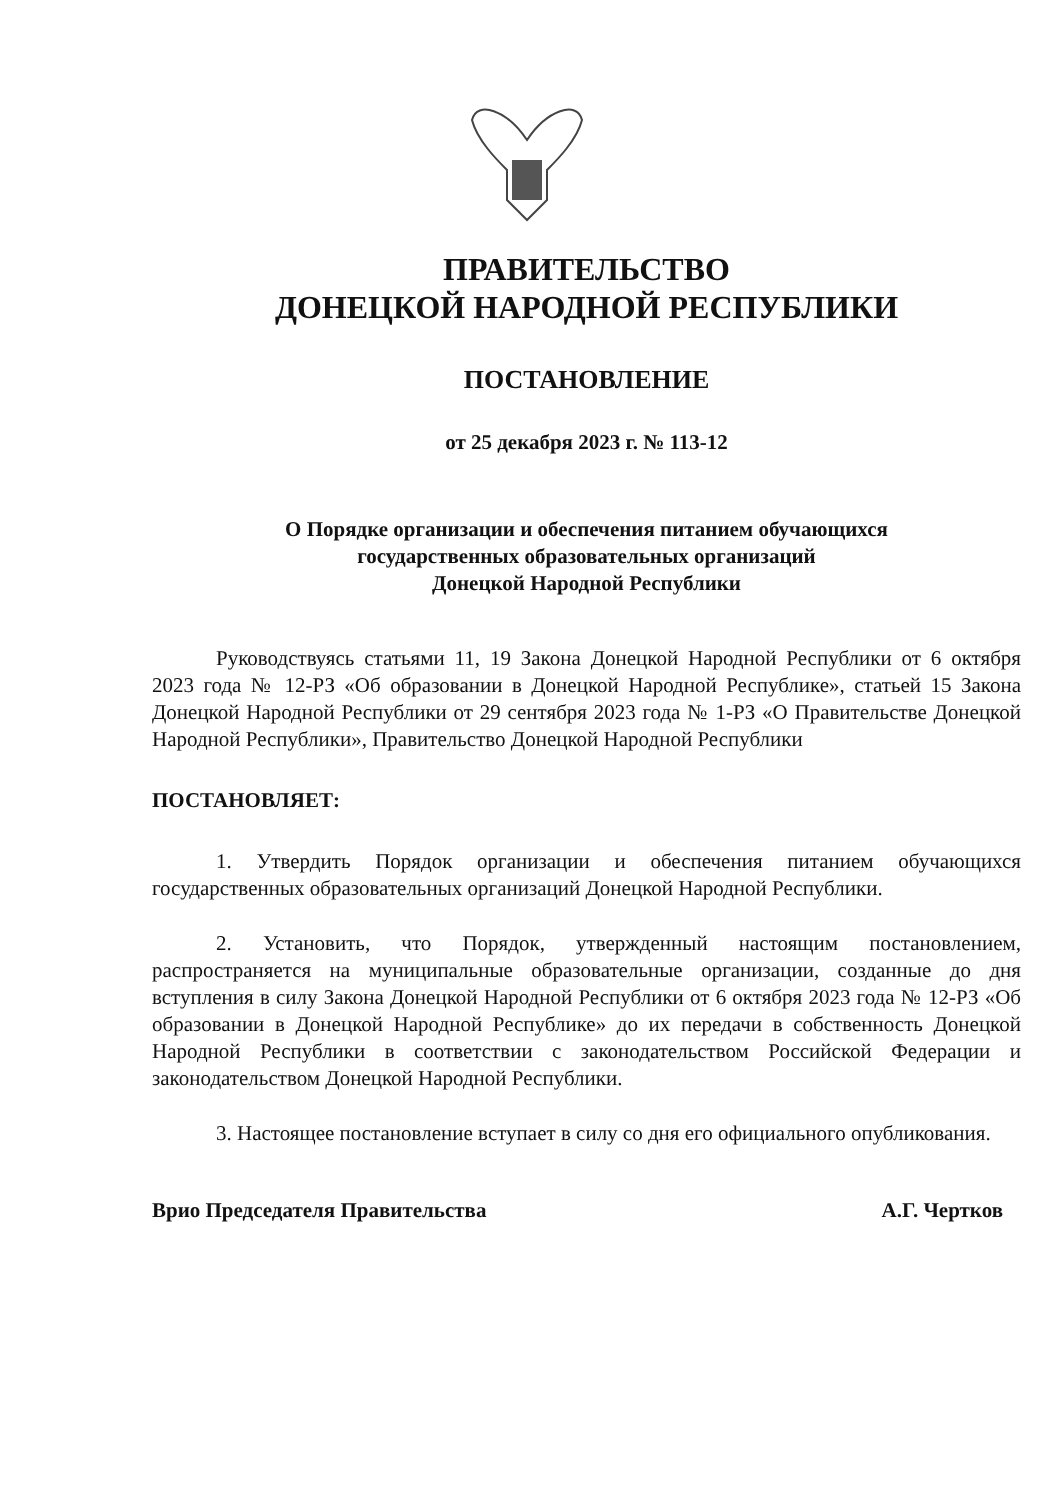ПРАВИТЕЛЬСТВО
ДОНЕЦКОЙ НАРОДНОЙ РЕСПУБЛИКИ
ПОСТАНОВЛЕНИЕ
от 25 декабря 2023 г. № 113-12
О Порядке организации и обеспечения питанием обучающихся
государственных образовательных организаций
Донецкой Народной Республики
Руководствуясь статьями 11, 19 Закона Донецкой Народной Республики от 6 октября 2023 года № 12-РЗ «Об образовании в Донецкой Народной Республике», статьей 15 Закона Донецкой Народной Республики от 29 сентября 2023 года № 1-РЗ «О Правительстве Донецкой Народной Республики», Правительство Донецкой Народной Республики
ПОСТАНОВЛЯЕТ:
1. Утвердить Порядок организации и обеспечения питанием обучающихся государственных образовательных организаций Донецкой Народной Республики.
2. Установить, что Порядок, утвержденный настоящим постановлением, распространяется на муниципальные образовательные организации, созданные до дня вступления в силу Закона Донецкой Народной Республики от 6 октября 2023 года № 12-РЗ «Об образовании в Донецкой Народной Республике» до их передачи в собственность Донецкой Народной Республики в соответствии с законодательством Российской Федерации и законодательством Донецкой Народной Республики.
3. Настоящее постановление вступает в силу со дня его официального опубликования.
Врио Председателя Правительства А.Г. Чертков